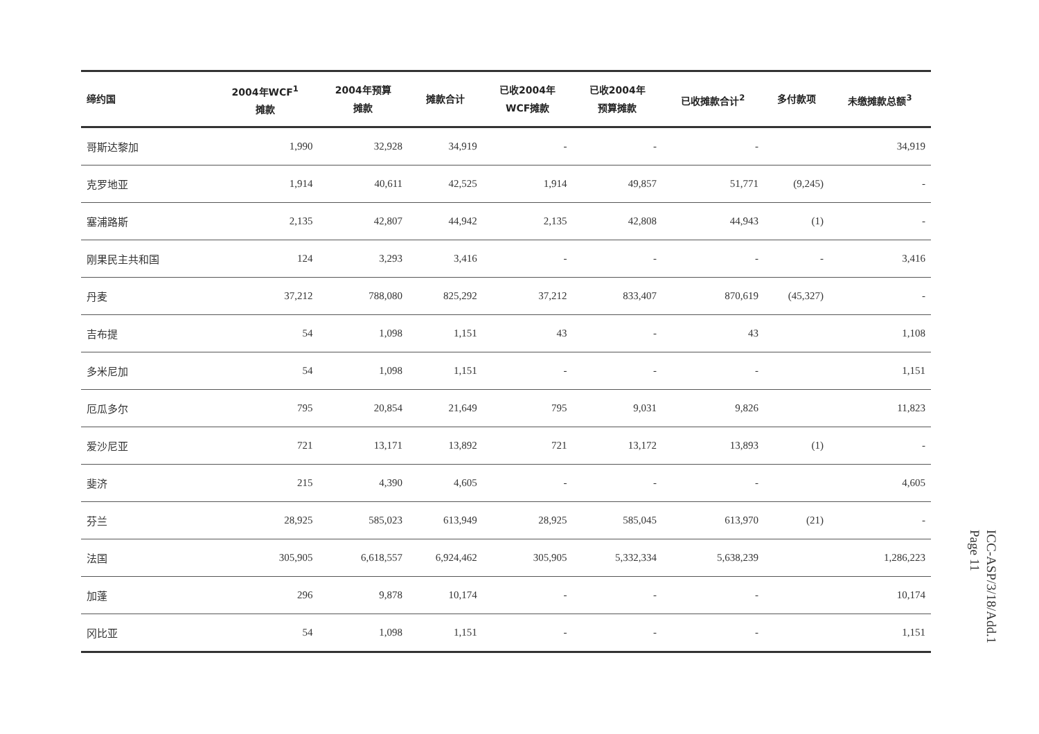| 缔约国 | 2004年WCF<sup>1</sup> 摊款 | 2004年预算 摊款 | 摊款合计 | 已收2004年 WCF摊款 | 已收2004年 预算摊款 | 已收摊款合计<sup>2</sup> | 多付款项 | 未缴摊款总额<sup>3</sup> |
| --- | --- | --- | --- | --- | --- | --- | --- | --- |
| 哥斯达黎加 | 1,990 | 32,928 | 34,919 | - | - | - | | 34,919 |
| 克罗地亚 | 1,914 | 40,611 | 42,525 | 1,914 | 49,857 | 51,771 | (9,245) | - |
| 塞浦路斯 | 2,135 | 42,807 | 44,942 | 2,135 | 42,808 | 44,943 | (1) | - |
| 刚果民主共和国 | 124 | 3,293 | 3,416 | - | - | - | - | 3,416 |
| 丹麦 | 37,212 | 788,080 | 825,292 | 37,212 | 833,407 | 870,619 | (45,327) | - |
| 吉布提 | 54 | 1,098 | 1,151 | 43 | - | 43 | | 1,108 |
| 多米尼加 | 54 | 1,098 | 1,151 | - | - | - | | 1,151 |
| 厄瓜多尔 | 795 | 20,854 | 21,649 | 795 | 9,031 | 9,826 | | 11,823 |
| 爱沙尼亚 | 721 | 13,171 | 13,892 | 721 | 13,172 | 13,893 | (1) | - |
| 斐济 | 215 | 4,390 | 4,605 | - | - | - | | 4,605 |
| 芬兰 | 28,925 | 585,023 | 613,949 | 28,925 | 585,045 | 613,970 | (21) | - |
| 法国 | 305,905 | 6,618,557 | 6,924,462 | 305,905 | 5,332,334 | 5,638,239 | | 1,286,223 |
| 加蓬 | 296 | 9,878 | 10,174 | - | - | - | | 10,174 |
| 冈比亚 | 54 | 1,098 | 1,151 | - | - | - | | 1,151 |
ICC-ASP/3/18/Add.1
Page 11